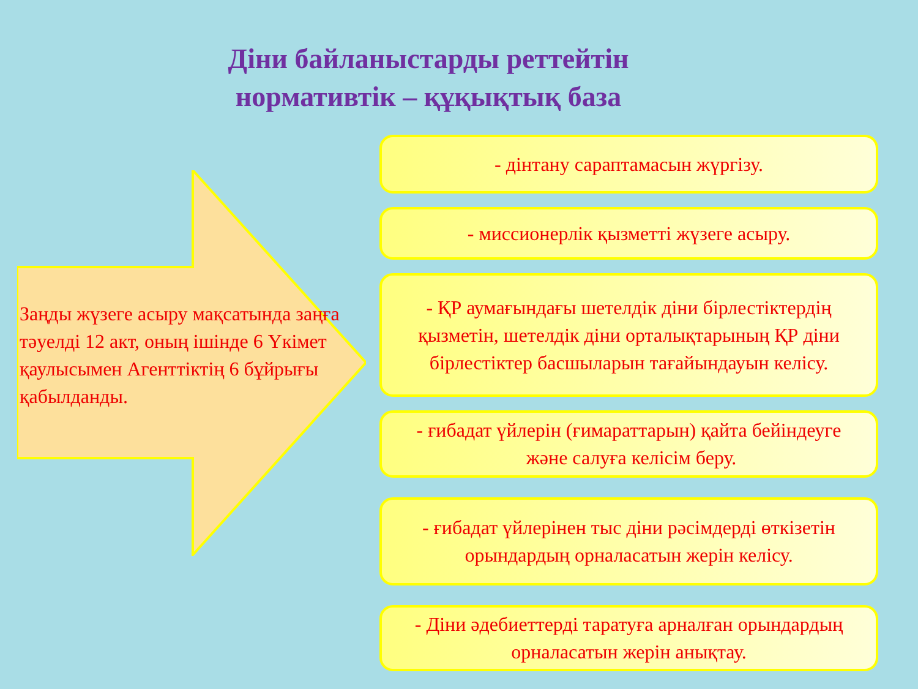Діни байланыстарды реттейтін
нормативтік – құқықтық база
Заңды жүзеге асыру мақсатында заңға тәуелді 12 акт, оның ішінде 6 Үкімет қаулысымен Агенттіктің 6 бұйрығы қабылданды.
- дінтану сараптамасын жүргізу.
- миссионерлік қызметті жүзеге асыру.
- ҚР аумағындағы шетелдік діни бірлестіктердің қызметін, шетелдік діни орталықтарының ҚР діни бірлестіктер басшыларын тағайындауын келісу.
- ғибадат үйлерін (ғимараттарын) қайта бейіндеуге және салуға келісім беру.
- ғибадат үйлерінен тыс діни рәсімдерді өткізетін орындардың орналасатын жерін келісу.
- Діни әдебиеттерді таратуға арналған орындардың орналасатын жерін анықтау.